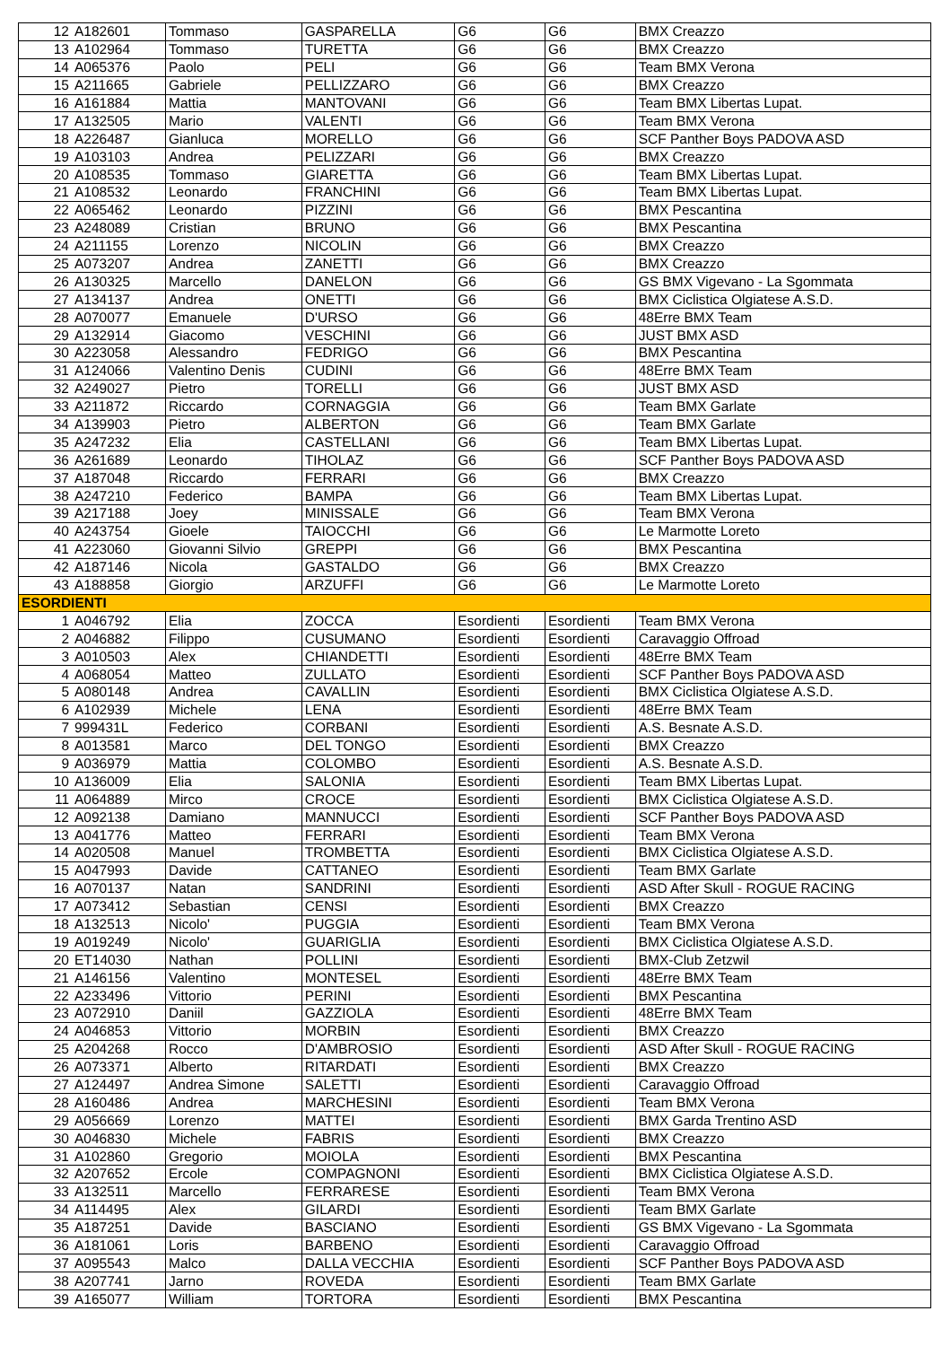| 12 | A182601 | Tommaso | GASPARELLA | G6 | G6 | BMX Creazzo |
| 13 | A102964 | Tommaso | TURETTA | G6 | G6 | BMX Creazzo |
| 14 | A065376 | Paolo | PELI | G6 | G6 | Team BMX Verona |
| 15 | A211665 | Gabriele | PELLIZZARO | G6 | G6 | BMX Creazzo |
| 16 | A161884 | Mattia | MANTOVANI | G6 | G6 | Team BMX Libertas Lupat. |
| 17 | A132505 | Mario | VALENTI | G6 | G6 | Team BMX Verona |
| 18 | A226487 | Gianluca | MORELLO | G6 | G6 | SCF Panther Boys PADOVA ASD |
| 19 | A103103 | Andrea | PELIZZARI | G6 | G6 | BMX Creazzo |
| 20 | A108535 | Tommaso | GIARETTA | G6 | G6 | Team BMX Libertas Lupat. |
| 21 | A108532 | Leonardo | FRANCHINI | G6 | G6 | Team BMX Libertas Lupat. |
| 22 | A065462 | Leonardo | PIZZINI | G6 | G6 | BMX Pescantina |
| 23 | A248089 | Cristian | BRUNO | G6 | G6 | BMX Pescantina |
| 24 | A211155 | Lorenzo | NICOLIN | G6 | G6 | BMX Creazzo |
| 25 | A073207 | Andrea | ZANETTI | G6 | G6 | BMX Creazzo |
| 26 | A130325 | Marcello | DANELON | G6 | G6 | GS BMX Vigevano - La Sgommata |
| 27 | A134137 | Andrea | ONETTI | G6 | G6 | BMX Ciclistica Olgiatese A.S.D. |
| 28 | A070077 | Emanuele | D'URSO | G6 | G6 | 48Erre BMX Team |
| 29 | A132914 | Giacomo | VESCHINI | G6 | G6 | JUST BMX ASD |
| 30 | A223058 | Alessandro | FEDRIGO | G6 | G6 | BMX Pescantina |
| 31 | A124066 | Valentino Denis | CUDINI | G6 | G6 | 48Erre BMX Team |
| 32 | A249027 | Pietro | TORELLI | G6 | G6 | JUST BMX ASD |
| 33 | A211872 | Riccardo | CORNAGGIA | G6 | G6 | Team BMX Garlate |
| 34 | A139903 | Pietro | ALBERTON | G6 | G6 | Team BMX Garlate |
| 35 | A247232 | Elia | CASTELLANI | G6 | G6 | Team BMX Libertas Lupat. |
| 36 | A261689 | Leonardo | TIHOLAZ | G6 | G6 | SCF Panther Boys PADOVA ASD |
| 37 | A187048 | Riccardo | FERRARI | G6 | G6 | BMX Creazzo |
| 38 | A247210 | Federico | BAMPA | G6 | G6 | Team BMX Libertas Lupat. |
| 39 | A217188 | Joey | MINISSALE | G6 | G6 | Team BMX Verona |
| 40 | A243754 | Gioele | TAIOCCHI | G6 | G6 | Le Marmotte Loreto |
| 41 | A223060 | Giovanni Silvio | GREPPI | G6 | G6 | BMX Pescantina |
| 42 | A187146 | Nicola | GASTALDO | G6 | G6 | BMX Creazzo |
| 43 | A188858 | Giorgio | ARZUFFI | G6 | G6 | Le Marmotte Loreto |
| ESORDIENTI | | | | | | |
| 1 | A046792 | Elia | ZOCCA | Esordienti | Esordienti | Team BMX Verona |
| 2 | A046882 | Filippo | CUSUMANO | Esordienti | Esordienti | Caravaggio Offroad |
| 3 | A010503 | Alex | CHIANDETTI | Esordienti | Esordienti | 48Erre BMX Team |
| 4 | A068054 | Matteo | ZULLATO | Esordienti | Esordienti | SCF Panther Boys PADOVA ASD |
| 5 | A080148 | Andrea | CAVALLIN | Esordienti | Esordienti | BMX Ciclistica Olgiatese A.S.D. |
| 6 | A102939 | Michele | LENA | Esordienti | Esordienti | 48Erre BMX Team |
| 7 | 999431L | Federico | CORBANI | Esordienti | Esordienti | A.S. Besnate A.S.D. |
| 8 | A013581 | Marco | DEL TONGO | Esordienti | Esordienti | BMX Creazzo |
| 9 | A036979 | Mattia | COLOMBO | Esordienti | Esordienti | A.S. Besnate A.S.D. |
| 10 | A136009 | Elia | SALONIA | Esordienti | Esordienti | Team BMX Libertas Lupat. |
| 11 | A064889 | Mirco | CROCE | Esordienti | Esordienti | BMX Ciclistica Olgiatese A.S.D. |
| 12 | A092138 | Damiano | MANNUCCI | Esordienti | Esordienti | SCF Panther Boys PADOVA ASD |
| 13 | A041776 | Matteo | FERRARI | Esordienti | Esordienti | Team BMX Verona |
| 14 | A020508 | Manuel | TROMBETTA | Esordienti | Esordienti | BMX Ciclistica Olgiatese A.S.D. |
| 15 | A047993 | Davide | CATTANEO | Esordienti | Esordienti | Team BMX Garlate |
| 16 | A070137 | Natan | SANDRINI | Esordienti | Esordienti | ASD After Skull - ROGUE RACING |
| 17 | A073412 | Sebastian | CENSI | Esordienti | Esordienti | BMX Creazzo |
| 18 | A132513 | Nicolo' | PUGGIA | Esordienti | Esordienti | Team BMX Verona |
| 19 | A019249 | Nicolo' | GUARIGLIA | Esordienti | Esordienti | BMX Ciclistica Olgiatese A.S.D. |
| 20 | ET14030 | Nathan | POLLINI | Esordienti | Esordienti | BMX-Club Zetzwil |
| 21 | A146156 | Valentino | MONTESEL | Esordienti | Esordienti | 48Erre BMX Team |
| 22 | A233496 | Vittorio | PERINI | Esordienti | Esordienti | BMX Pescantina |
| 23 | A072910 | Daniil | GAZZIOLA | Esordienti | Esordienti | 48Erre BMX Team |
| 24 | A046853 | Vittorio | MORBIN | Esordienti | Esordienti | BMX Creazzo |
| 25 | A204268 | Rocco | D'AMBROSIO | Esordienti | Esordienti | ASD After Skull - ROGUE RACING |
| 26 | A073371 | Alberto | RITARDATI | Esordienti | Esordienti | BMX Creazzo |
| 27 | A124497 | Andrea Simone | SALETTI | Esordienti | Esordienti | Caravaggio Offroad |
| 28 | A160486 | Andrea | MARCHESINI | Esordienti | Esordienti | Team BMX Verona |
| 29 | A056669 | Lorenzo | MATTEI | Esordienti | Esordienti | BMX Garda Trentino ASD |
| 30 | A046830 | Michele | FABRIS | Esordienti | Esordienti | BMX Creazzo |
| 31 | A102860 | Gregorio | MOIOLA | Esordienti | Esordienti | BMX Pescantina |
| 32 | A207652 | Ercole | COMPAGNONI | Esordienti | Esordienti | BMX Ciclistica Olgiatese A.S.D. |
| 33 | A132511 | Marcello | FERRARESE | Esordienti | Esordienti | Team BMX Verona |
| 34 | A114495 | Alex | GILARDI | Esordienti | Esordienti | Team BMX Garlate |
| 35 | A187251 | Davide | BASCIANO | Esordienti | Esordienti | GS BMX Vigevano - La Sgommata |
| 36 | A181061 | Loris | BARBENO | Esordienti | Esordienti | Caravaggio Offroad |
| 37 | A095543 | Malco | DALLA VECCHIA | Esordienti | Esordienti | SCF Panther Boys PADOVA ASD |
| 38 | A207741 | Jarno | ROVEDA | Esordienti | Esordienti | Team BMX Garlate |
| 39 | A165077 | William | TORTORA | Esordienti | Esordienti | BMX Pescantina |